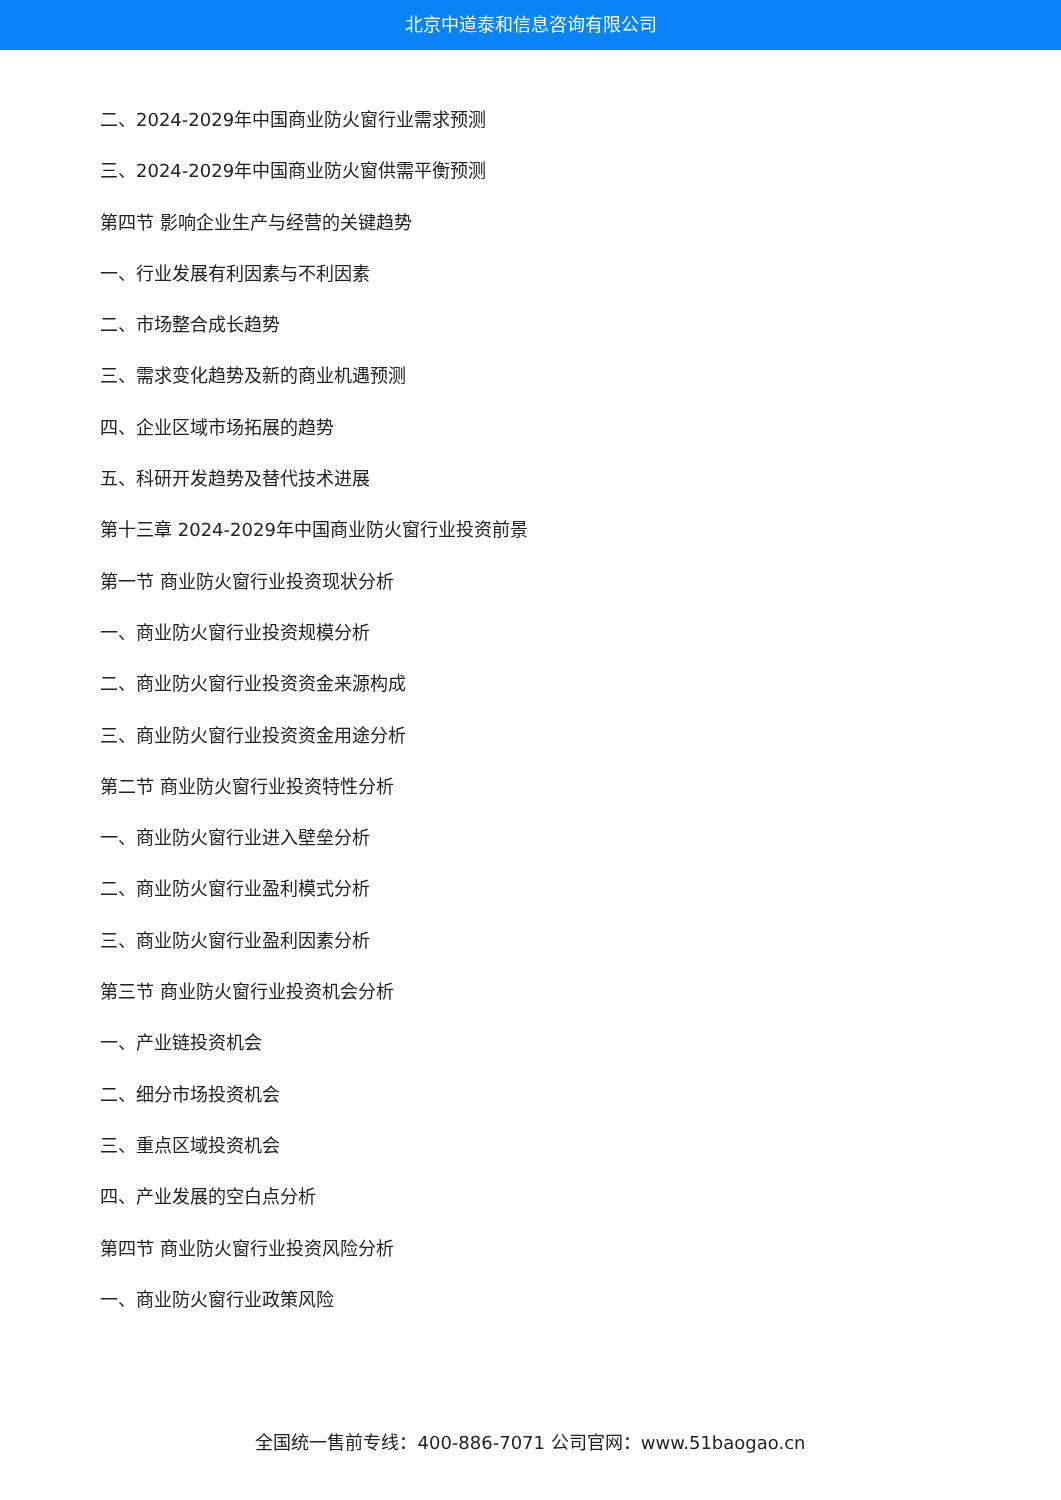北京中道泰和信息咨询有限公司
二、2024-2029年中国商业防火窗行业需求预测
三、2024-2029年中国商业防火窗供需平衡预测
第四节 影响企业生产与经营的关键趋势
一、行业发展有利因素与不利因素
二、市场整合成长趋势
三、需求变化趋势及新的商业机遇预测
四、企业区域市场拓展的趋势
五、科研开发趋势及替代技术进展
第十三章 2024-2029年中国商业防火窗行业投资前景
第一节 商业防火窗行业投资现状分析
一、商业防火窗行业投资规模分析
二、商业防火窗行业投资资金来源构成
三、商业防火窗行业投资资金用途分析
第二节 商业防火窗行业投资特性分析
一、商业防火窗行业进入壁垒分析
二、商业防火窗行业盈利模式分析
三、商业防火窗行业盈利因素分析
第三节 商业防火窗行业投资机会分析
一、产业链投资机会
二、细分市场投资机会
三、重点区域投资机会
四、产业发展的空白点分析
第四节 商业防火窗行业投资风险分析
一、商业防火窗行业政策风险
全国统一售前专线：400-886-7071 公司官网：www.51baogao.cn